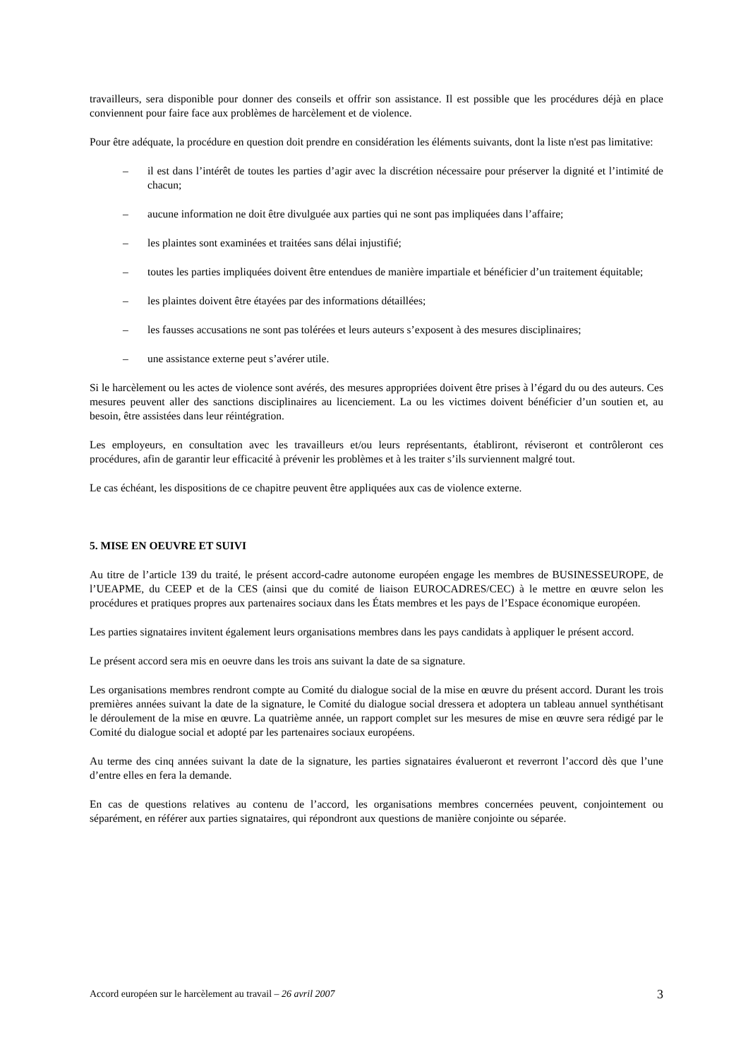travailleurs, sera disponible pour donner des conseils et offrir son assistance. Il est possible que les procédures déjà en place conviennent pour faire face aux problèmes de harcèlement et de violence.
Pour être adéquate, la procédure en question doit prendre en considération les éléments suivants, dont la liste n'est pas limitative:
– il est dans l’intérêt de toutes les parties d’agir avec la discrétion nécessaire pour préserver la dignité et l’intimité de chacun;
– aucune information ne doit être divulguée aux parties qui ne sont pas impliquées dans l’affaire;
– les plaintes sont examinées et traitées sans délai injustifié;
– toutes les parties impliquées doivent être entendues de manière impartiale et bénéficier d’un traitement équitable;
– les plaintes doivent être étayées par des informations détaillées;
– les fausses accusations ne sont pas tolérées et leurs auteurs s’exposent à des mesures disciplinaires;
– une assistance externe peut s’avérer utile.
Si le harcèlement ou les actes de violence sont avérés, des mesures appropriées doivent être prises à l’égard du ou des auteurs. Ces mesures peuvent aller des sanctions disciplinaires au licenciement. La ou les victimes doivent bénéficier d’un soutien et, au besoin, être assistées dans leur réintégration.
Les employeurs, en consultation avec les travailleurs et/ou leurs représentants, établiront, réviseront et contrôleront ces procédures, afin de garantir leur efficacité à prévenir les problèmes et à les traiter s’ils surviennent malgré tout.
Le cas échéant, les dispositions de ce chapitre peuvent être appliquées aux cas de violence externe.
5. MISE EN OEUVRE ET SUIVI
Au titre de l’article 139 du traité, le présent accord-cadre autonome européen engage les membres de BUSINESSEUROPE, de l’UEAPME, du CEEP et de la CES (ainsi que du comité de liaison EUROCADRES/CEC) à le mettre en œuvre selon les procédures et pratiques propres aux partenaires sociaux dans les États membres et les pays de l’Espace économique européen.
Les parties signataires invitent également leurs organisations membres dans les pays candidats à appliquer le présent accord.
Le présent accord sera mis en oeuvre dans les trois ans suivant la date de sa signature.
Les organisations membres rendront compte au Comité du dialogue social de la mise en œuvre du présent accord. Durant les trois premières années suivant la date de la signature, le Comité du dialogue social dressera et adoptera un tableau annuel synthétisant le déroulement de la mise en œuvre. La quatrième année, un rapport complet sur les mesures de mise en œuvre sera rédigé par le Comité du dialogue social et adopté par les partenaires sociaux européens.
Au terme des cinq années suivant la date de la signature, les parties signataires évalueront et reverront l’accord dès que l’une d’entre elles en fera la demande.
En cas de questions relatives au contenu de l’accord, les organisations membres concernées peuvent, conjointement ou séparément, en référer aux parties signataires, qui répondront aux questions de manière conjointe ou séparée.
Accord européen sur le harcèlement au travail – 26 avril 2007 3